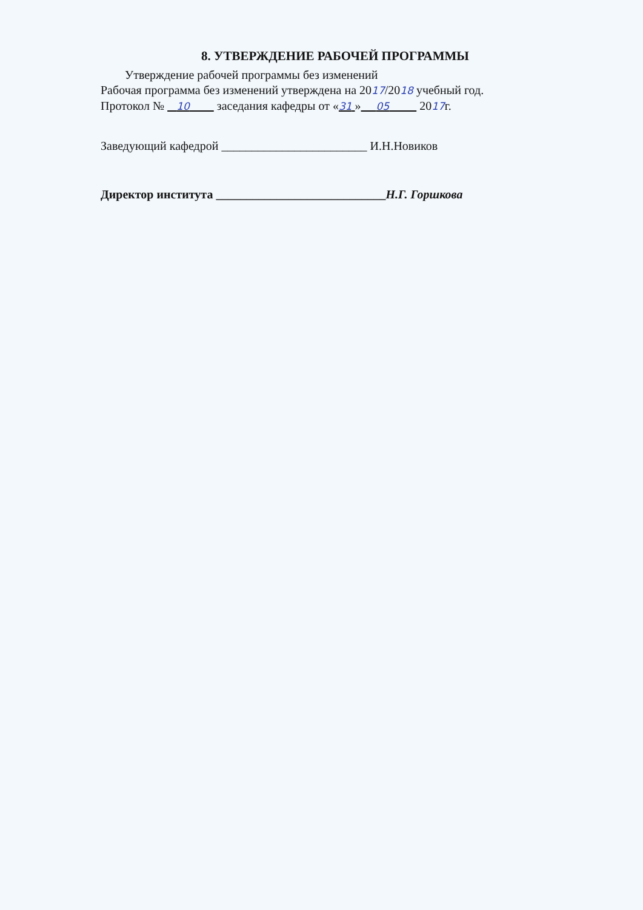8. УТВЕРЖДЕНИЕ РАБОЧЕЙ ПРОГРАММЫ
Утверждение рабочей программы без изменений
Рабочая программа без изменений утверждена на 2017/2018 учебный год.
Протокол № 10 заседания кафедры от «31 » 05 2017г.
Заведующий кафедрой ________________________ И.Н.Новиков
Директор института ____________________________Н.Г. Горшкова